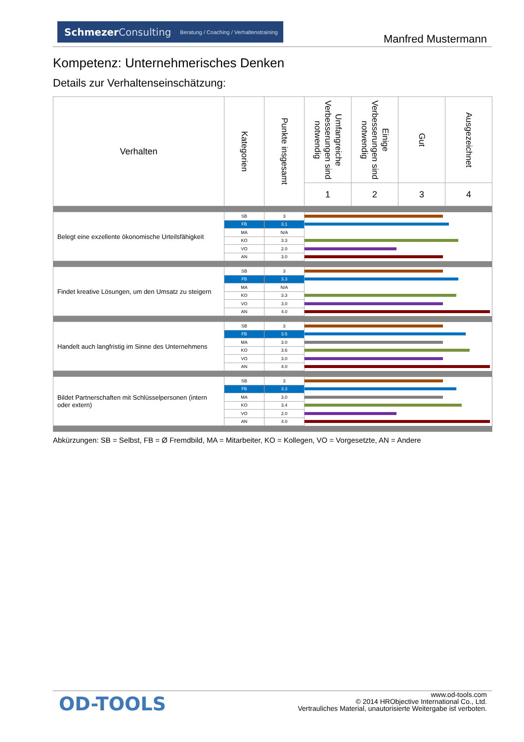SchmezerConsulting Beratung / Coaching / Verhaltenstraining
Manfred Mustermann
Kompetenz: Unternehmerisches Denken
Details zur Verhaltenseinschätzung:
| Verhalten | Kategorien | Punkte insgesamt | Umfangreiche Verbesserungen sind notwendig | Einige Verbesserungen sind notwendig | Gut | Ausgezeichnet |
| --- | --- | --- | --- | --- | --- | --- |
| | | | 1 | 2 | 3 | 4 |
| Belegt eine exzellente ökonomische Urteilsfähigkeit | SB | 3 | | | | |
| | FB | 3.1 | | | | |
| | MA | N/A | | | | |
| | KO | 3.3 | | | | |
| | VO | 2.0 | | | | |
| | AN | 3.0 | | | | |
| Findet kreative Lösungen, um den Umsatz zu steigern | SB | 3 | | | | |
| | FB | 3.3 | | | | |
| | MA | N/A | | | | |
| | KO | 3.3 | | | | |
| | VO | 3.0 | | | | |
| | AN | 4.0 | | | | |
| Handelt auch langfristig im Sinne des Unternehmens | SB | 3 | | | | |
| | FB | 3.5 | | | | |
| | MA | 3.0 | | | | |
| | KO | 3.6 | | | | |
| | VO | 3.0 | | | | |
| | AN | 4.0 | | | | |
| Bildet Partnerschaften mit Schlüsselpersonen (intern oder extern) | SB | 3 | | | | |
| | FB | 3.3 | | | | |
| | MA | 3.0 | | | | |
| | KO | 3.4 | | | | |
| | VO | 2.0 | | | | |
| | AN | 4.0 | | | | |
Abkürzungen: SB = Selbst, FB = Ø Fremdbild, MA = Mitarbeiter, KO = Kollegen, VO = Vorgesetzte, AN = Andere
OD-TOOLS
www.od-tools.com
© 2014 HRObjective International Co., Ltd.
Vertrauliches Material, unautorisierte Weitergabe ist verboten.